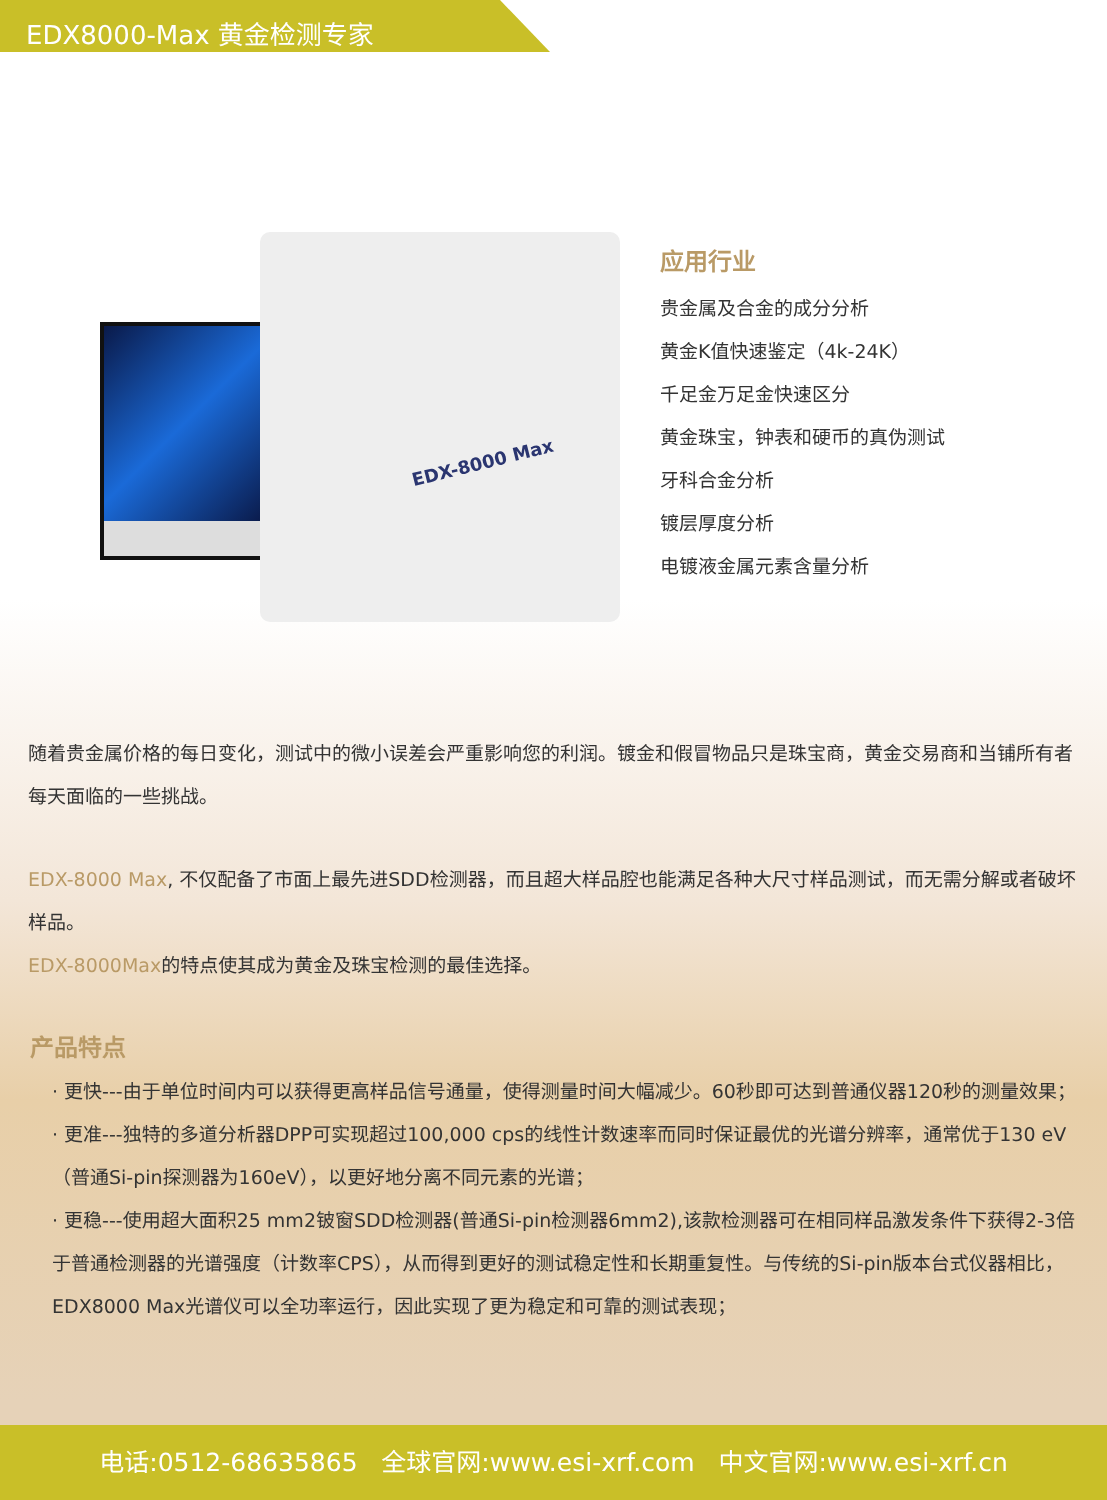EDX8000-Max 黄金检测专家
EDX-8000 Max
应用行业
贵金属及合金的成分分析
黄金K值快速鉴定（4k-24K）
千足金万足金快速区分
黄金珠宝，钟表和硬币的真伪测试
牙科合金分析
镀层厚度分析
电镀液金属元素含量分析
随着贵金属价格的每日变化，测试中的微小误差会严重影响您的利润。镀金和假冒物品只是珠宝商，黄金交易商和当铺所有者每天面临的一些挑战。
EDX-8000 Max, 不仅配备了市面上最先进SDD检测器，而且超大样品腔也能满足各种大尺寸样品测试，而无需分解或者破坏样品。
EDX-8000Max的特点使其成为黄金及珠宝检测的最佳选择。
产品特点
· 更快---由于单位时间内可以获得更高样品信号通量，使得测量时间大幅减少。60秒即可达到普通仪器120秒的测量效果；
· 更准---独特的多道分析器DPP可实现超过100,000 cps的线性计数速率而同时保证最优的光谱分辨率，通常优于130 eV（普通Si-pin探测器为160eV），以更好地分离不同元素的光谱；
· 更稳---使用超大面积25 mm2铍窗SDD检测器(普通Si-pin检测器6mm2),该款检测器可在相同样品激发条件下获得2-3倍于普通检测器的光谱强度（计数率CPS），从而得到更好的测试稳定性和长期重复性。与传统的Si-pin版本台式仪器相比，EDX8000 Max光谱仪可以全功率运行，因此实现了更为稳定和可靠的测试表现；
电话:0512-68635865 全球官网:www.esi-xrf.com 中文官网:www.esi-xrf.cn